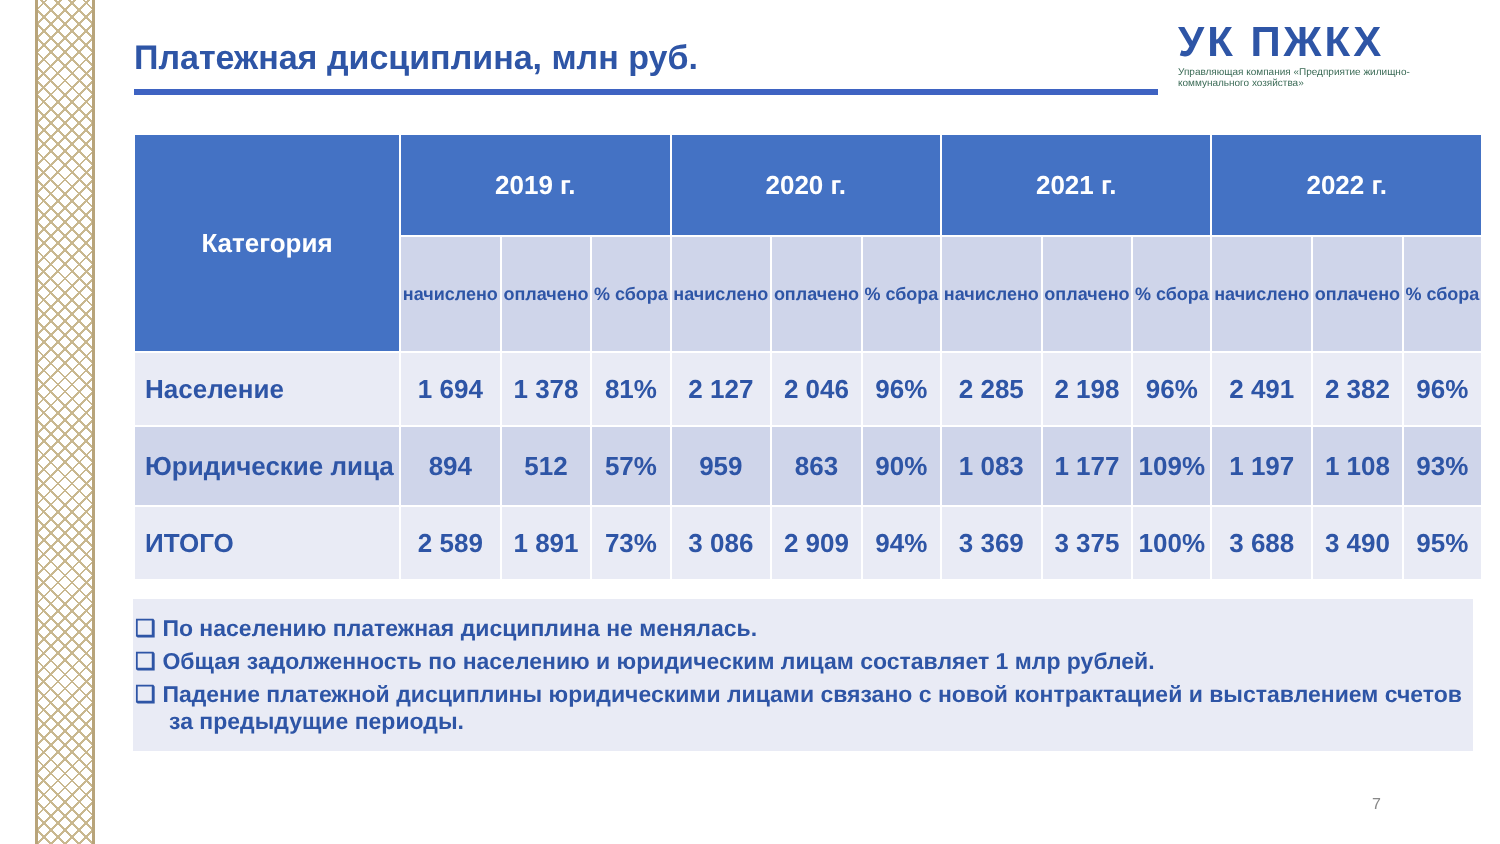Платежная дисциплина, млн руб.
УК ПЖКХ
Управляющая компания «Предприятие жилищно-коммунального хозяйства»
| Категория | 2019 г. | | | 2020 г. | | | 2021 г. | | | 2022 г. | | |
| --- | --- | --- | --- | --- | --- | --- | --- | --- | --- | --- | --- | --- |
| | начислено | оплачено | % сбора | начислено | оплачено | % сбора | начислено | оплачено | % сбора | начислено | оплачено | % сбора |
| Население | 1 694 | 1 378 | 81% | 2 127 | 2 046 | 96% | 2 285 | 2 198 | 96% | 2 491 | 2 382 | 96% |
| Юридические лица | 894 | 512 | 57% | 959 | 863 | 90% | 1 083 | 1 177 | 109% | 1 197 | 1 108 | 93% |
| ИТОГО | 2 589 | 1 891 | 73% | 3 086 | 2 909 | 94% | 3 369 | 3 375 | 100% | 3 688 | 3 490 | 95% |
❑ По населению платежная дисциплина не менялась.
❑ Общая задолженность по населению и юридическим лицам составляет 1 млр рублей.
❑ Падение платежной дисциплины юридическими лицами связано с новой контрактацией и выставлением счетов за предыдущие периоды.
7